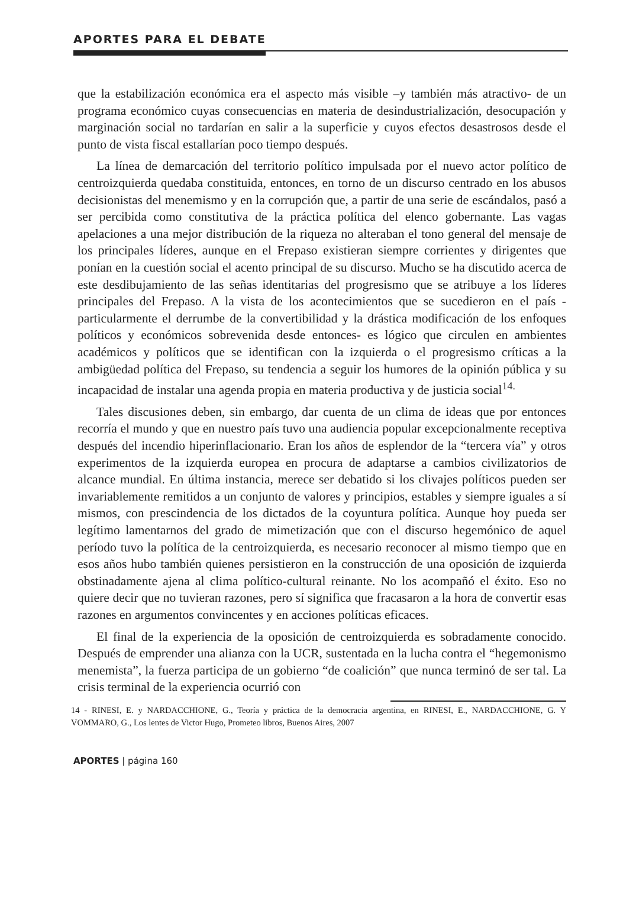APORTES PARA EL DEBATE
que la estabilización económica era el aspecto más visible –y también más atractivo- de un programa económico cuyas consecuencias en materia de desindustrialización, desocupación y marginación social no tardarían en salir a la superficie y cuyos efectos desastrosos desde el punto de vista fiscal estallarían poco tiempo después.
La línea de demarcación del territorio político impulsada por el nuevo actor político de centroizquierda quedaba constituida, entonces, en torno de un discurso centrado en los abusos decisionistas del menemismo y en la corrupción que, a partir de una serie de escándalos, pasó a ser percibida como constitutiva de la práctica política del elenco gobernante. Las vagas apelaciones a una mejor distribución de la riqueza no alteraban el tono general del mensaje de los principales líderes, aunque en el Frepaso existieran siempre corrientes y dirigentes que ponían en la cuestión social el acento principal de su discurso. Mucho se ha discutido acerca de este desdibujamiento de las señas identitarias del progresismo que se atribuye a los líderes principales del Frepaso. A la vista de los acontecimientos que se sucedieron en el país -particularmente el derrumbe de la convertibilidad y la drástica modificación de los enfoques políticos y económicos sobrevenida desde entonces- es lógico que circulen en ambientes académicos y políticos que se identifican con la izquierda o el progresismo críticas a la ambigüedad política del Frepaso, su tendencia a seguir los humores de la opinión pública y su incapacidad de instalar una agenda propia en materia productiva y de justicia social<sup>14.</sup>
Tales discusiones deben, sin embargo, dar cuenta de un clima de ideas que por entonces recorría el mundo y que en nuestro país tuvo una audiencia popular excepcionalmente receptiva después del incendio hiperinflacionario. Eran los años de esplendor de la “tercera vía” y otros experimentos de la izquierda europea en procura de adaptarse a cambios civilizatorios de alcance mundial. En última instancia, merece ser debatido si los clivajes políticos pueden ser invariablemente remitidos a un conjunto de valores y principios, estables y siempre iguales a sí mismos, con prescindencia de los dictados de la coyuntura política. Aunque hoy pueda ser legítimo lamentarnos del grado de mimetización que con el discurso hegemónico de aquel período tuvo la política de la centroizquierda, es necesario reconocer al mismo tiempo que en esos años hubo también quienes persistieron en la construcción de una oposición de izquierda obstinadamente ajena al clima político-cultural reinante. No los acompañó el éxito. Eso no quiere decir que no tuvieran razones, pero sí significa que fracasaron a la hora de convertir esas razones en argumentos convincentes y en acciones políticas eficaces.
El final de la experiencia de la oposición de centroizquierda es sobradamente conocido. Después de emprender una alianza con la UCR, sustentada en la lucha contra el “hegemonismo menemista”, la fuerza participa de un gobierno “de coalición” que nunca terminó de ser tal. La crisis terminal de la experiencia ocurrió con
14 - RINESI, E. y NARDACCHIONE, G., Teoría y práctica de la democracia argentina, en RINESI, E., NARDACCHIONE, G. Y VOMMARO, G., Los lentes de Victor Hugo, Prometeo libros, Buenos Aires, 2007
APORTES | página 160